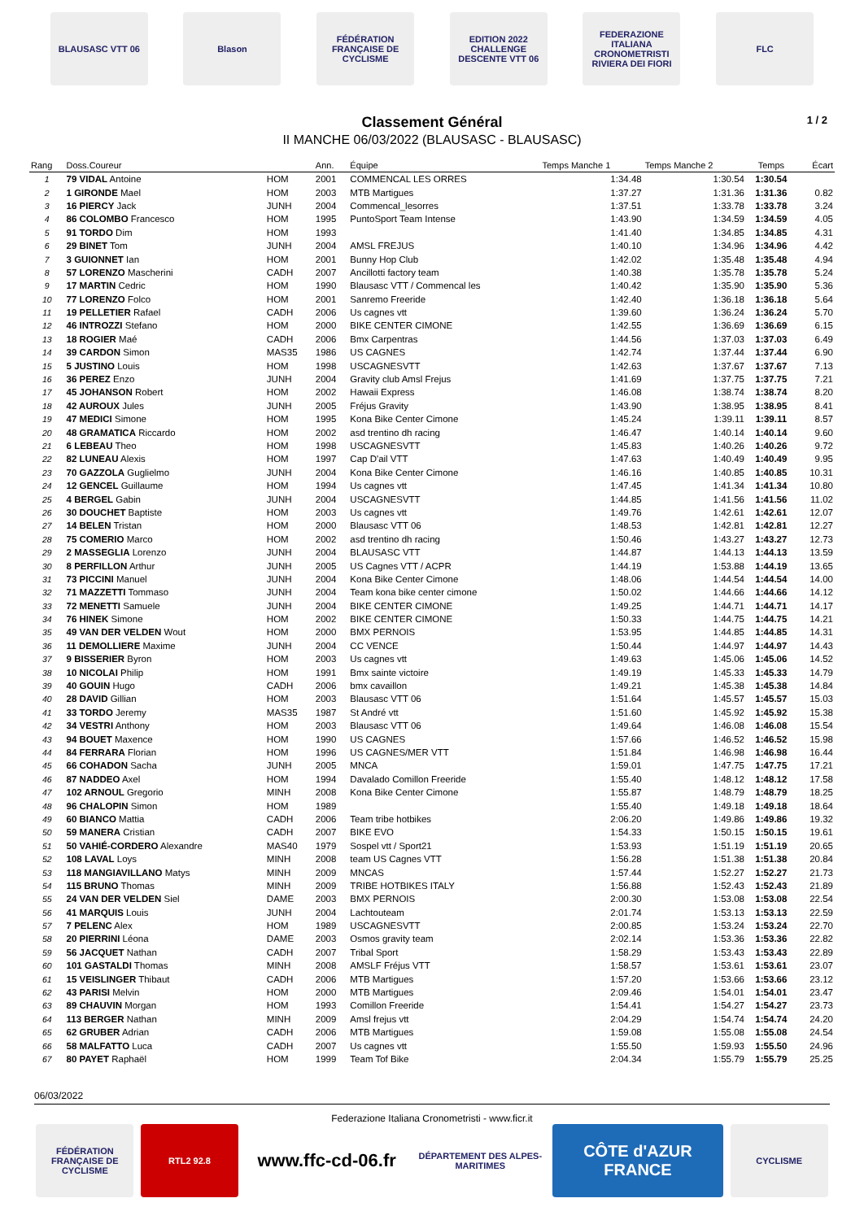BLAUSASC VTT 06 Blason
FÉDÉRATION FRANÇAISE DE CYCLISME
EDITION 2022 CHALLENGE DESCENTE VTT 06
FEDERAZIONE ITALIANA CRONOMETRISTI RIVIERA DEI FIORI
FLC
Classement Général 1 / 2
II MANCHE 06/03/2022 (BLAUSASC - BLAUSASC)
| Rang | Doss.Coureur | | Ann. | Équipe | Temps Manche 1 | Temps Manche 2 | Temps | Écart |
| --- | --- | --- | --- | --- | --- | --- | --- | --- |
| 1 | 79 VIDAL Antoine | HOM | 2001 | COMMENCAL LES ORRES | 1:34.48 | 1:30.54 | 1:30.54 | |
| 2 | 1 GIRONDE Mael | HOM | 2003 | MTB Martigues | 1:37.27 | 1:31.36 | 1:31.36 | 0.82 |
| 3 | 16 PIERCY Jack | JUNH | 2004 | Commencal_lesorres | 1:37.51 | 1:33.78 | 1:33.78 | 3.24 |
| 4 | 86 COLOMBO Francesco | HOM | 1995 | PuntoSport Team Intense | 1:43.90 | 1:34.59 | 1:34.59 | 4.05 |
| 5 | 91 TORDO Dim | HOM | 1993 | | 1:41.40 | 1:34.85 | 1:34.85 | 4.31 |
| 6 | 29 BINET Tom | JUNH | 2004 | AMSL FREJUS | 1:40.10 | 1:34.96 | 1:34.96 | 4.42 |
| 7 | 3 GUIONNET Ian | HOM | 2001 | Bunny Hop Club | 1:42.02 | 1:35.48 | 1:35.48 | 4.94 |
| 8 | 57 LORENZO Mascherini | CADH | 2007 | Ancillotti factory team | 1:40.38 | 1:35.78 | 1:35.78 | 5.24 |
| 9 | 17 MARTIN Cedric | HOM | 1990 | Blausasc VTT / Commencal les | 1:40.42 | 1:35.90 | 1:35.90 | 5.36 |
| 10 | 77 LORENZO Folco | HOM | 2001 | Sanremo Freeride | 1:42.40 | 1:36.18 | 1:36.18 | 5.64 |
| 11 | 19 PELLETIER Rafael | CADH | 2006 | Us cagnes vtt | 1:39.60 | 1:36.24 | 1:36.24 | 5.70 |
| 12 | 46 INTROZZI Stefano | HOM | 2000 | BIKE CENTER CIMONE | 1:42.55 | 1:36.69 | 1:36.69 | 6.15 |
| 13 | 18 ROGIER Maé | CADH | 2006 | Bmx Carpentras | 1:44.56 | 1:37.03 | 1:37.03 | 6.49 |
| 14 | 39 CARDON Simon | MAS35 | 1986 | US CAGNES | 1:42.74 | 1:37.44 | 1:37.44 | 6.90 |
| 15 | 5 JUSTINO Louis | HOM | 1998 | USCAGNESVTT | 1:42.63 | 1:37.67 | 1:37.67 | 7.13 |
| 16 | 36 PEREZ Enzo | JUNH | 2004 | Gravity club Amsl Frejus | 1:41.69 | 1:37.75 | 1:37.75 | 7.21 |
| 17 | 45 JOHANSON Robert | HOM | 2002 | Hawaii Express | 1:46.08 | 1:38.74 | 1:38.74 | 8.20 |
| 18 | 42 AUROUX Jules | JUNH | 2005 | Fréjus Gravity | 1:43.90 | 1:38.95 | 1:38.95 | 8.41 |
| 19 | 47 MEDICI Simone | HOM | 1995 | Kona Bike Center Cimone | 1:45.24 | 1:39.11 | 1:39.11 | 8.57 |
| 20 | 48 GRAMATICA Riccardo | HOM | 2002 | asd trentino dh racing | 1:46.47 | 1:40.14 | 1:40.14 | 9.60 |
| 21 | 6 LEBEAU Theo | HOM | 1998 | USCAGNESVTT | 1:45.83 | 1:40.26 | 1:40.26 | 9.72 |
| 22 | 82 LUNEAU Alexis | HOM | 1997 | Cap D'ail VTT | 1:47.63 | 1:40.49 | 1:40.49 | 9.95 |
| 23 | 70 GAZZOLA Guglielmo | JUNH | 2004 | Kona Bike Center Cimone | 1:46.16 | 1:40.85 | 1:40.85 | 10.31 |
| 24 | 12 GENCEL Guillaume | HOM | 1994 | Us cagnes vtt | 1:47.45 | 1:41.34 | 1:41.34 | 10.80 |
| 25 | 4 BERGEL Gabin | JUNH | 2004 | USCAGNESVTT | 1:44.85 | 1:41.56 | 1:41.56 | 11.02 |
| 26 | 30 DOUCHET Baptiste | HOM | 2003 | Us cagnes vtt | 1:49.76 | 1:42.61 | 1:42.61 | 12.07 |
| 27 | 14 BELEN Tristan | HOM | 2000 | Blausasc VTT 06 | 1:48.53 | 1:42.81 | 1:42.81 | 12.27 |
| 28 | 75 COMERIO Marco | HOM | 2002 | asd trentino dh racing | 1:50.46 | 1:43.27 | 1:43.27 | 12.73 |
| 29 | 2 MASSEGLIA Lorenzo | JUNH | 2004 | BLAUSASC VTT | 1:44.87 | 1:44.13 | 1:44.13 | 13.59 |
| 30 | 8 PERFILLON Arthur | JUNH | 2005 | US Cagnes VTT / ACPR | 1:44.19 | 1:53.88 | 1:44.19 | 13.65 |
| 31 | 73 PICCINI Manuel | JUNH | 2004 | Kona Bike Center Cimone | 1:48.06 | 1:44.54 | 1:44.54 | 14.00 |
| 32 | 71 MAZZETTI Tommaso | JUNH | 2004 | Team kona bike center cimone | 1:50.02 | 1:44.66 | 1:44.66 | 14.12 |
| 33 | 72 MENETTI Samuele | JUNH | 2004 | BIKE CENTER CIMONE | 1:49.25 | 1:44.71 | 1:44.71 | 14.17 |
| 34 | 76 HINEK Simone | HOM | 2002 | BIKE CENTER CIMONE | 1:50.33 | 1:44.75 | 1:44.75 | 14.21 |
| 35 | 49 VAN DER VELDEN Wout | HOM | 2000 | BMX PERNOIS | 1:53.95 | 1:44.85 | 1:44.85 | 14.31 |
| 36 | 11 DEMOLLIERE Maxime | JUNH | 2004 | CC VENCE | 1:50.44 | 1:44.97 | 1:44.97 | 14.43 |
| 37 | 9 BISSERIER Byron | HOM | 2003 | Us cagnes vtt | 1:49.63 | 1:45.06 | 1:45.06 | 14.52 |
| 38 | 10 NICOLAI Philip | HOM | 1991 | Bmx sainte victoire | 1:49.19 | 1:45.33 | 1:45.33 | 14.79 |
| 39 | 40 GOUIN Hugo | CADH | 2006 | bmx cavaillon | 1:49.21 | 1:45.38 | 1:45.38 | 14.84 |
| 40 | 28 DAVID Gillian | HOM | 2003 | Blausasc VTT 06 | 1:51.64 | 1:45.57 | 1:45.57 | 15.03 |
| 41 | 33 TORDO Jeremy | MAS35 | 1987 | St André vtt | 1:51.60 | 1:45.92 | 1:45.92 | 15.38 |
| 42 | 34 VESTRI Anthony | HOM | 2003 | Blausasc VTT 06 | 1:49.64 | 1:46.08 | 1:46.08 | 15.54 |
| 43 | 94 BOUET Maxence | HOM | 1990 | US CAGNES | 1:57.66 | 1:46.52 | 1:46.52 | 15.98 |
| 44 | 84 FERRARA Florian | HOM | 1996 | US CAGNES/MER VTT | 1:51.84 | 1:46.98 | 1:46.98 | 16.44 |
| 45 | 66 COHADON Sacha | JUNH | 2005 | MNCA | 1:59.01 | 1:47.75 | 1:47.75 | 17.21 |
| 46 | 87 NADDEO Axel | HOM | 1994 | Davalado Comillon Freeride | 1:55.40 | 1:48.12 | 1:48.12 | 17.58 |
| 47 | 102 ARNOUL Gregorio | MINH | 2008 | Kona Bike Center Cimone | 1:55.87 | 1:48.79 | 1:48.79 | 18.25 |
| 48 | 96 CHALOPIN Simon | HOM | 1989 | | 1:55.40 | 1:49.18 | 1:49.18 | 18.64 |
| 49 | 60 BIANCO Mattia | CADH | 2006 | Team tribe hotbikes | 2:06.20 | 1:49.86 | 1:49.86 | 19.32 |
| 50 | 59 MANERA Cristian | CADH | 2007 | BIKE EVO | 1:54.33 | 1:50.15 | 1:50.15 | 19.61 |
| 51 | 50 VAHIÉ-CORDERO Alexandre | MAS40 | 1979 | Sospel vtt / Sport21 | 1:53.93 | 1:51.19 | 1:51.19 | 20.65 |
| 52 | 108 LAVAL Loys | MINH | 2008 | team US Cagnes VTT | 1:56.28 | 1:51.38 | 1:51.38 | 20.84 |
| 53 | 118 MANGIAVILLANO Matys | MINH | 2009 | MNCAS | 1:57.44 | 1:52.27 | 1:52.27 | 21.73 |
| 54 | 115 BRUNO Thomas | MINH | 2009 | TRIBE HOTBIKES ITALY | 1:56.88 | 1:52.43 | 1:52.43 | 21.89 |
| 55 | 24 VAN DER VELDEN Siel | DAME | 2003 | BMX PERNOIS | 2:00.30 | 1:53.08 | 1:53.08 | 22.54 |
| 56 | 41 MARQUIS Louis | JUNH | 2004 | Lachtouteam | 2:01.74 | 1:53.13 | 1:53.13 | 22.59 |
| 57 | 7 PELENC Alex | HOM | 1989 | USCAGNESVTT | 2:00.85 | 1:53.24 | 1:53.24 | 22.70 |
| 58 | 20 PIERRINI Léona | DAME | 2003 | Osmos gravity team | 2:02.14 | 1:53.36 | 1:53.36 | 22.82 |
| 59 | 56 JACQUET Nathan | CADH | 2007 | Tribal Sport | 1:58.29 | 1:53.43 | 1:53.43 | 22.89 |
| 60 | 101 GASTALDI Thomas | MINH | 2008 | AMSLF Fréjus VTT | 1:58.57 | 1:53.61 | 1:53.61 | 23.07 |
| 61 | 15 VEISLINGER Thibaut | CADH | 2006 | MTB Martigues | 1:57.20 | 1:53.66 | 1:53.66 | 23.12 |
| 62 | 43 PARISI Melvin | HOM | 2000 | MTB Martigues | 2:09.46 | 1:54.01 | 1:54.01 | 23.47 |
| 63 | 89 CHAUVIN Morgan | HOM | 1993 | Comillon Freeride | 1:54.41 | 1:54.27 | 1:54.27 | 23.73 |
| 64 | 113 BERGER Nathan | MINH | 2009 | Amsl frejus vtt | 2:04.29 | 1:54.74 | 1:54.74 | 24.20 |
| 65 | 62 GRUBER Adrian | CADH | 2006 | MTB Martigues | 1:59.08 | 1:55.08 | 1:55.08 | 24.54 |
| 66 | 58 MALFATTO Luca | CADH | 2007 | Us cagnes vtt | 1:55.50 | 1:59.93 | 1:55.50 | 24.96 |
| 67 | 80 PAYET Raphaël | HOM | 1999 | Team Tof Bike | 2:04.34 | 1:55.79 | 1:55.79 | 25.25 |
06/03/2022
Federazione Italiana Cronometristi - www.ficr.it
FÉDÉRATION FRANÇAISE DE CYCLISME
RTL2 92.8
www.ffc-cd-06.fr
DÉPARTEMENT DES ALPES-MARITIMES
CÔTE d'AZUR FRANCE
CYCLISME